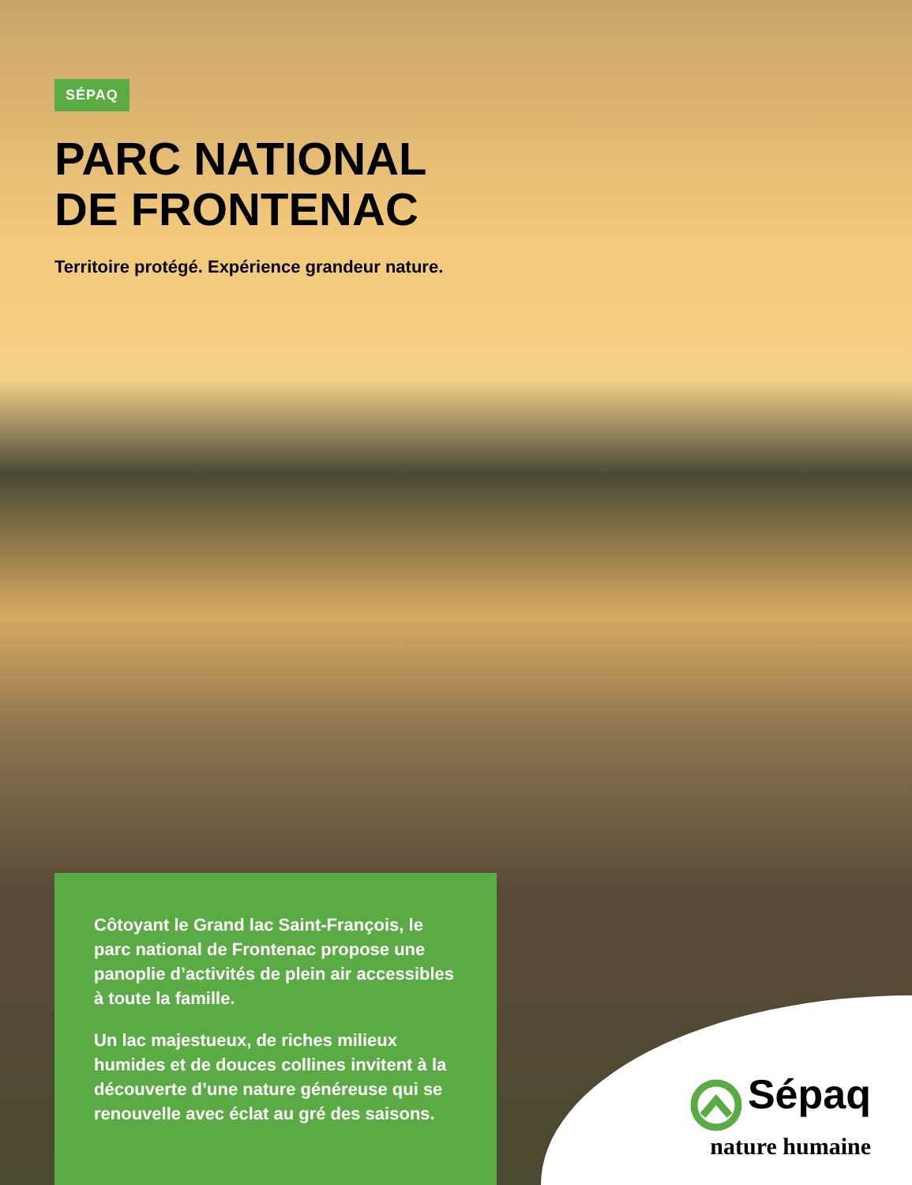SÉPAQ
PARC NATIONAL
DE FRONTENAC
Territoire protégé. Expérience grandeur nature.
Côtoyant le Grand lac Saint-François, le parc national de Frontenac propose une panoplie d’activités de plein air accessibles à toute la famille.
Un lac majestueux, de riches milieux humides et de douces collines invitent à la découverte d’une nature généreuse qui se renouvelle avec éclat au gré des saisons.
Sépaq
nature humaine